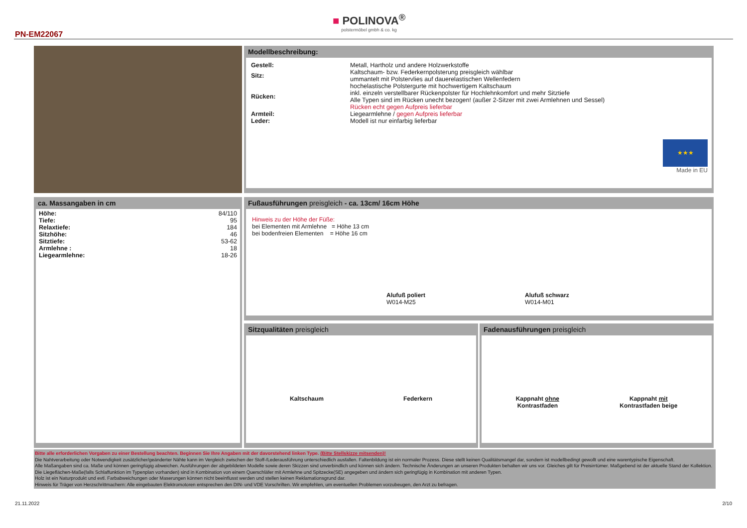PN-EM22067
■ POLINOVA<sup>®</sup>
polstermöbel gmbh & co. kg
Modellbeschreibung:
| Gestell: | Metall, Hartholz und andere Holzwerkstoffe |
| Sitz: | Kaltschaum- bzw. Federkernpolsterung preisgleich wählbar ummantelt mit Polstervlies auf dauerelastischen Wellenfedern |
| Rücken: | hochelastische Polstergurte mit hochwertigem Kaltschaum inkl. einzeln verstellbarer Rückenpolster für Hochlehnkomfort und mehr Sitztiefe Alle Typen sind im Rücken unecht bezogen! (außer 2-Sitzer mit zwei Armlehnen und Sessel) Rücken echt gegen Aufpreis lieferbar |
| Armteil: | Liegearmlehne / gegen Aufpreis lieferbar |
| Leder: | Modell ist nur einfarbig lieferbar |
★★★
Made in EU
ca. Massangaben in cm
| Höhe: | 84/110 |
| Tiefe: | 95 |
| Relaxtiefe: | 184 |
| Sitzhöhe: | 46 |
| Sitztiefe: | 53-62 |
| Armlehne : | 18 |
| Liegearmlehne: | 18-26 |
Fußausführungen preisgleich - ca. 13cm/ 16cm Höhe
Hinweis zu der Höhe der Füße:
bei Elementen mit Armlehne = Höhe 13 cm
bei bodenfreien Elementen = Höhe 16 cm
Alufuß poliert
W014-M25
Alufuß schwarz
W014-M01
Sitzqualitäten preisgleich
Kaltschaum Federkern
Fadenausführungen preisgleich
Kappnaht ohne
Kontrastfaden Kappnaht mit
Kontrastfaden beige
Bitte alle erforderlichen Vorgaben zu einer Bestellung beachten. Beginnen Sie Ihre Angaben mit der davorstehend linken Type. (Bitte Stellskizze mitsenden)!
Die Nahtverarbeitung oder Notwendigkeit zusätzlicher/geänderter Nähte kann im Vergleich zwischen der Stoff-/Lederausführung unterschiedlich ausfallen. Faltenbildung ist ein normaler Prozess. Diese stellt keinen Qualitätsmangel dar, sondern ist modellbedingt gewollt und eine warentypische Eigenschaft.
Alle Maßangaben sind ca. Maße und können geringfügig abweichen. Ausführungen der abgebildeten Modelle sowie deren Skizzen sind unverbindlich und können sich ändern. Technische Änderungen an unseren Produkten behalten wir uns vor. Gleiches gilt für Preisirrtümer. Maßgebend ist der aktuelle Stand der Kollektion. Die Liegeflächen-Maße(falls Schlaffunktion im Typenplan vorhanden) sind in Kombination von einem Querschläfer mit Armlehne und Spitzecke(SE) angegeben und ändern sich geringfügig in Kombination mit anderen Typen.
Holz ist ein Naturprodukt und evtl. Farbabweichungen oder Maserungen können nicht beeinflusst werden und stellen keinen Reklamationsgrund dar.
Hinweis für Träger von Herzschrittmachern: Alle eingebauten Elektromotoren entsprechen den DIN- und VDE Vorschriften. Wir empfehlen, um eventuellen Problemen vorzubeugen, den Arzt zu befragen.
21.11.2022 2/10